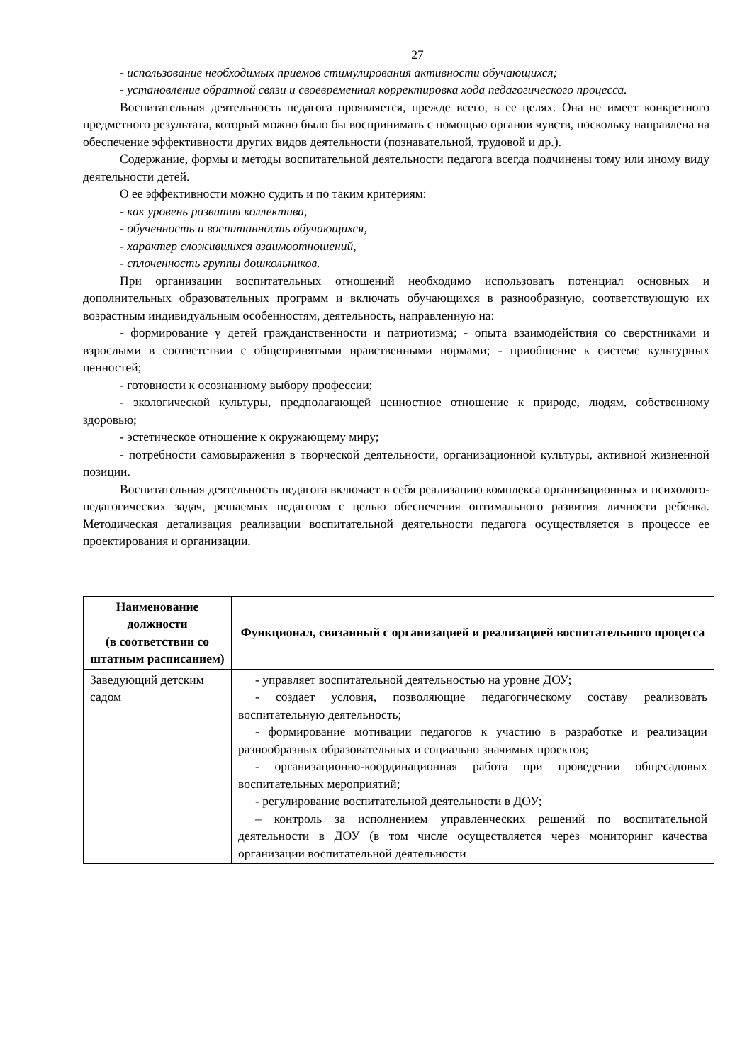27
- использование необходимых приемов стимулирования активности обучающихся;
- установление обратной связи и своевременная корректировка хода педагогического процесса.
Воспитательная деятельность педагога проявляется, прежде всего, в ее целях. Она не имеет конкретного предметного результата, который можно было бы воспринимать с помощью органов чувств, поскольку направлена на обеспечение эффективности других видов деятельности (познавательной, трудовой и др.).
Содержание, формы и методы воспитательной деятельности педагога всегда подчинены тому или иному виду деятельности детей.
О ее эффективности можно судить и по таким критериям:
- как уровень развития коллектива,
- обученность и воспитанность обучающихся,
- характер сложившихся взаимоотношений,
- сплоченность группы дошкольников.
При организации воспитательных отношений необходимо использовать потенциал основных и дополнительных образовательных программ и включать обучающихся в разнообразную, соответствующую их возрастным индивидуальным особенностям, деятельность, направленную на:
- формирование у детей гражданственности и патриотизма; - опыта взаимодействия со сверстниками и взрослыми в соответствии с общепринятыми нравственными нормами; - приобщение к системе культурных ценностей;
- готовности к осознанному выбору профессии;
- экологической культуры, предполагающей ценностное отношение к природе, людям, собственному здоровью;
- эстетическое отношение к окружающему миру;
- потребности самовыражения в творческой деятельности, организационной культуры, активной жизненной позиции.
Воспитательная деятельность педагога включает в себя реализацию комплекса организационных и психолого-педагогических задач, решаемых педагогом с целью обеспечения оптимального развития личности ребенка. Методическая детализация реализации воспитательной деятельности педагога осуществляется в процессе ее проектирования и организации.
| Наименование должности (в соответствии со штатным расписанием) | Функционал, связанный с организацией и реализацией воспитательного процесса |
| --- | --- |
| Заведующий детским садом | - управляет воспитательной деятельностью на уровне ДОУ; - создает условия, позволяющие педагогическому составу реализовать воспитательную деятельность; - формирование мотивации педагогов к участию в разработке и реализации разнообразных образовательных и социально значимых проектов; - организационно-координационная работа при проведении общесадовых воспитательных мероприятий; - регулирование воспитательной деятельности в ДОУ; – контроль за исполнением управленческих решений по воспитательной деятельности в ДОУ (в том числе осуществляется через мониторинг качества организации воспитательной деятельности |